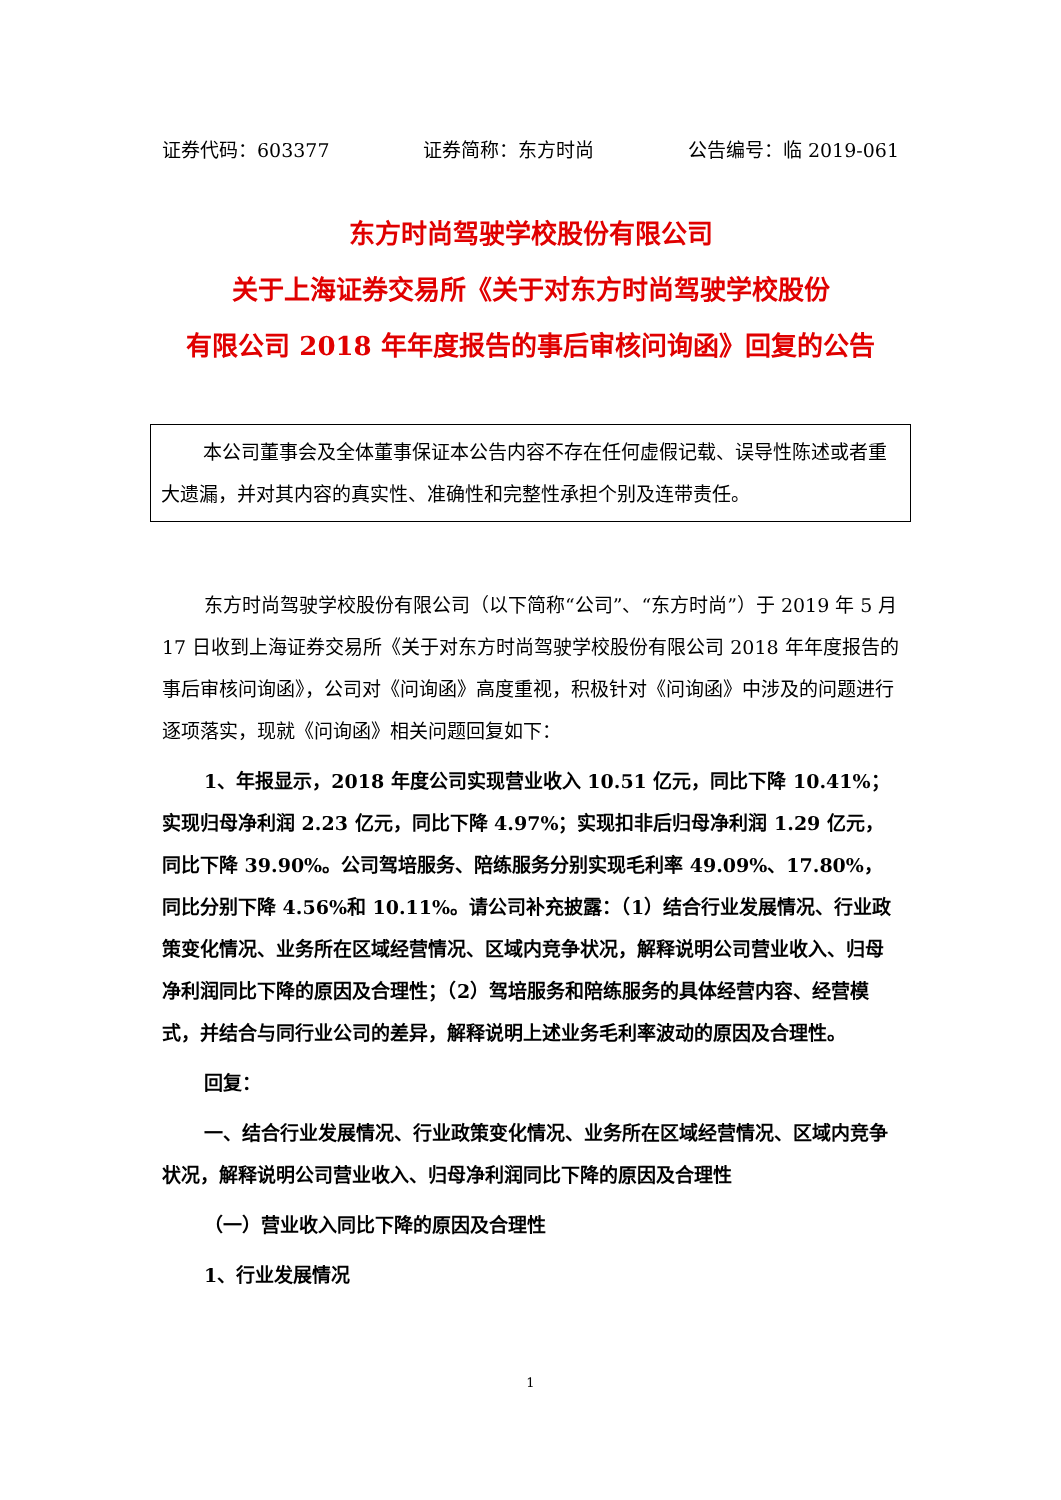证券代码：603377 证券简称：东方时尚 公告编号：临 2019-061
东方时尚驾驶学校股份有限公司
关于上海证券交易所《关于对东方时尚驾驶学校股份
有限公司 2018 年年度报告的事后审核问询函》回复的公告
本公司董事会及全体董事保证本公告内容不存在任何虚假记载、误导性陈述或者重大遗漏，并对其内容的真实性、准确性和完整性承担个别及连带责任。
东方时尚驾驶学校股份有限公司（以下简称“公司”、“东方时尚”）于 2019 年 5 月 17 日收到上海证券交易所《关于对东方时尚驾驶学校股份有限公司 2018 年年度报告的事后审核问询函》，公司对《问询函》高度重视，积极针对《问询函》中涉及的问题进行逐项落实，现就《问询函》相关问题回复如下：
1、年报显示，2018 年度公司实现营业收入 10.51 亿元，同比下降 10.41%；实现归母净利润 2.23 亿元，同比下降 4.97%；实现扣非后归母净利润 1.29 亿元，同比下降 39.90%。公司驾培服务、陪练服务分别实现毛利率 49.09%、17.80%，同比分别下降 4.56%和 10.11%。请公司补充披露：（1）结合行业发展情况、行业政策变化情况、业务所在区域经营情况、区域内竞争状况，解释说明公司营业收入、归母净利润同比下降的原因及合理性；（2）驾培服务和陪练服务的具体经营内容、经营模式，并结合与同行业公司的差异，解释说明上述业务毛利率波动的原因及合理性。
回复：
一、结合行业发展情况、行业政策变化情况、业务所在区域经营情况、区域内竞争状况，解释说明公司营业收入、归母净利润同比下降的原因及合理性
（一）营业收入同比下降的原因及合理性
1、行业发展情况
1